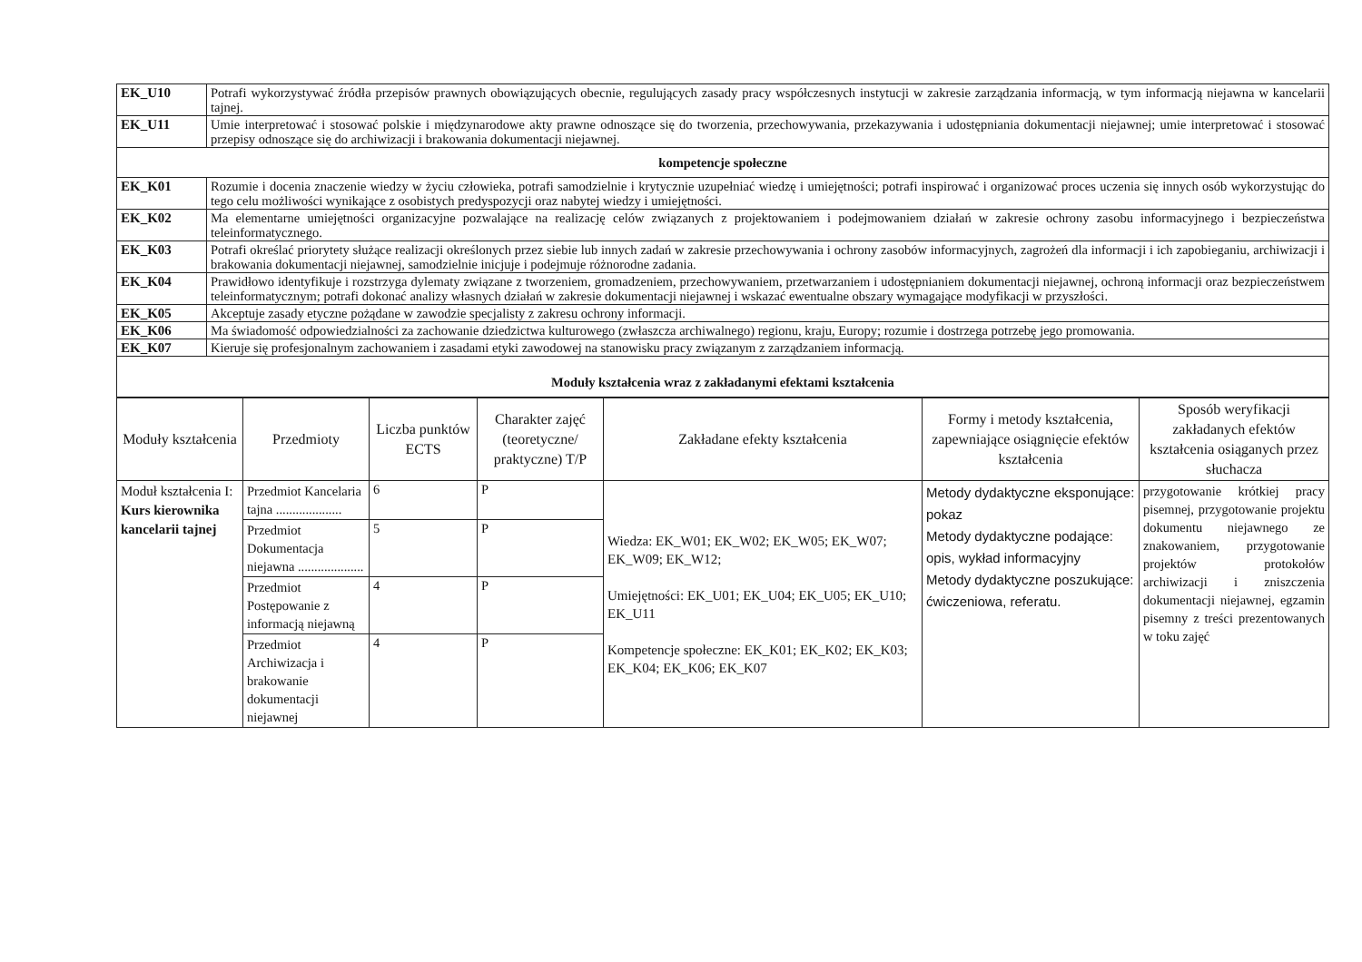| EK_U10 | Potrafi wykorzystywać źródła przepisów prawnych obowiązujących obecnie, regulujących zasady pracy współczesnych instytucji w zakresie zarządzania informacją, w tym informacją niejawna w kancelarii tajnej. |
| EK_U11 | Umie interpretować i stosować polskie i międzynarodowe akty prawne odnoszące się do tworzenia, przechowywania, przekazywania i udostępniania dokumentacji niejawnej; umie interpretować i stosować przepisy odnoszące się do archiwizacji i brakowania dokumentacji niejawnej. |
| kompetencje społeczne | |
| EK_K01 | Rozumie i docenia znaczenie wiedzy w życiu człowieka, potrafi samodzielnie i krytycznie uzupełniać wiedzę i umiejętności; potrafi inspirować i organizować proces uczenia się innych osób wykorzystując do tego celu możliwości wynikające z osobistych predyspozycji oraz nabytej wiedzy i umiejętności. |
| EK_K02 | Ma elementarne umiejętności organizacyjne pozwalające na realizację celów związanych z projektowaniem i podejmowaniem działań w zakresie ochrony zasobu informacyjnego i bezpieczeństwa teleinformatycznego. |
| EK_K03 | Potrafi określać priorytety służące realizacji określonych przez siebie lub innych zadań w zakresie przechowywania i ochrony zasobów informacyjnych, zagrożeń dla informacji i ich zapobieganiu, archiwizacji i brakowania dokumentacji niejawnej, samodzielnie inicjuje i podejmuje różnorodne zadania. |
| EK_K04 | Prawidłowo identyfikuje i rozstrzyga dylematy związane z tworzeniem, gromadzeniem, przechowywaniem, przetwarzaniem i udostępnianiem dokumentacji niejawnej, ochroną informacji oraz bezpieczeństwem teleinformatycznym; potrafi dokonać analizy własnych działań w zakresie dokumentacji niejawnej i wskazać ewentualne obszary wymagające modyfikacji w przyszłości. |
| EK_K05 | Akceptuje zasady etyczne pożądane w zawodzie specjalisty z zakresu ochrony informacji. |
| EK_K06 | Ma świadomość odpowiedzialności za zachowanie dziedzictwa kulturowego (zwłaszcza archiwalnego) regionu, kraju, Europy; rozumie i dostrzega potrzebę jego promowania. |
| EK_K07 | Kieruje się profesjonalnym zachowaniem i zasadami etyki zawodowej na stanowisku pracy związanym z zarządzaniem informacją. |
| Moduły kształcenia wraz z zakładanymi efektami kształcenia | |
| Moduły kształcenia | Przedmioty | Liczba punktów ECTS | Charakter zajęć (teoretyczne/ praktyczne) T/P | Zakładane efekty kształcenia | Formy i metody kształcenia, zapewniające osiągnięcie efektów kształcenia | Sposób weryfikacji zakładanych efektów kształcenia osiąganych przez słuchacza |
| --- | --- | --- | --- | --- | --- | --- |
| Moduł kształcenia I: Kurs kierownika kancelarii tajnej | Przedmiot Kancelaria tajna .................... | 6 | P | Wiedza: EK_W01; EK_W02; EK_W05; EK_W07; EK_W09; EK_W12; Umiejętności: EK_U01; EK_U04; EK_U05; EK_U10; EK_U11 Kompetencje społeczne: EK_K01; EK_K02; EK_K03; EK_K04; EK_K06; EK_K07 | Metody dydaktyczne eksponujące: pokaz Metody dydaktyczne podające: opis, wykład informacyjny Metody dydaktyczne poszukujące: ćwiczeniowa, referatu. | przygotowanie krótkiej pracy pisemnej, przygotowanie projektu dokumentu niejawnego ze znakowaniem, przygotowanie projektów protokołów archiwizacji i zniszczenia dokumentacji niejawnej, egzamin pisemny z treści prezentowanych w toku zajęć |
| | Przedmiot Dokumentacja niejawna .................... | 5 | P | | | |
| | Przedmiot Postępowanie z informacją niejawną | 4 | P | | | |
| | Przedmiot Archiwizacja i brakowanie dokumentacji niejawnej | 4 | P | | | |